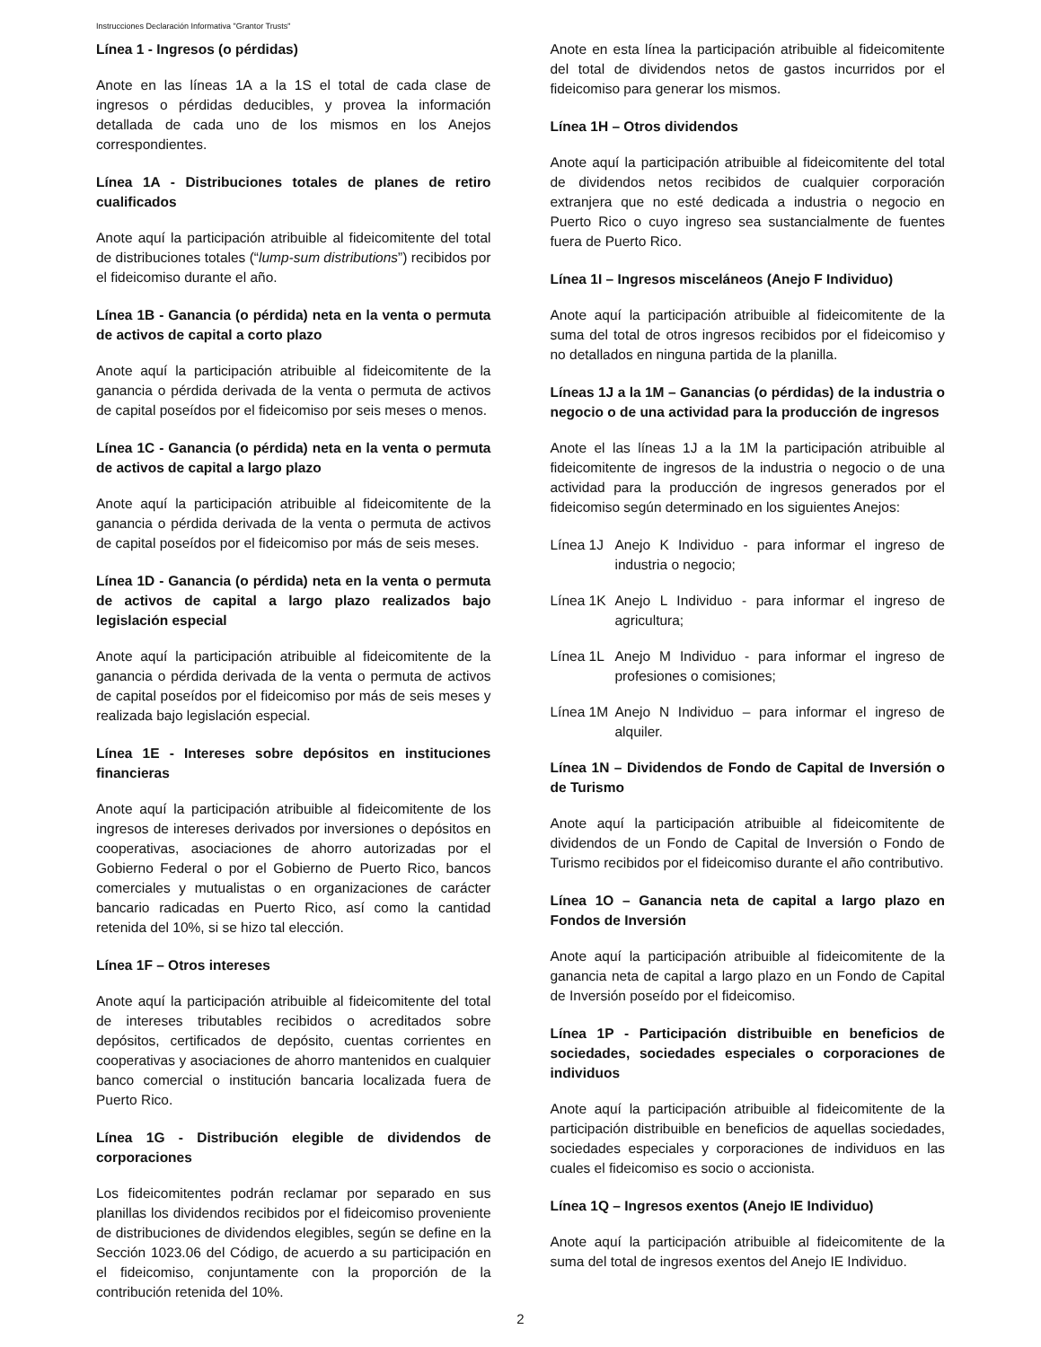Instrucciones Declaración Informativa "Grantor Trusts"
Línea 1 - Ingresos (o pérdidas)
Anote en las líneas 1A a la 1S el total de cada clase de ingresos o pérdidas deducibles, y provea la información detallada de cada uno de los mismos en los Anejos correspondientes.
Línea 1A - Distribuciones totales de planes de retiro cualificados
Anote aquí la participación atribuible al fideicomitente del total de distribuciones totales (“lump-sum distributions”) recibidos por el fideicomiso durante el año.
Línea 1B - Ganancia (o pérdida) neta en la venta o permuta de activos de capital a corto plazo
Anote aquí la participación atribuible al fideicomitente de la ganancia o pérdida derivada de la venta o permuta de activos de capital poseídos por el fideicomiso por seis meses o menos.
Línea 1C - Ganancia (o pérdida) neta en la venta o permuta de activos de capital a largo plazo
Anote aquí la participación atribuible al fideicomitente de la ganancia o pérdida derivada de la venta o permuta de activos de capital poseídos por el fideicomiso por más de seis meses.
Línea 1D - Ganancia (o pérdida) neta en la venta o permuta de activos de capital a largo plazo realizados bajo legislación especial
Anote aquí la participación atribuible al fideicomitente de la ganancia o pérdida derivada de la venta o permuta de activos de capital poseídos por el fideicomiso por más de seis meses y realizada bajo legislación especial.
Línea 1E - Intereses sobre depósitos en instituciones financieras
Anote aquí la participación atribuible al fideicomitente de los ingresos de intereses derivados por inversiones o depósitos en cooperativas, asociaciones de ahorro autorizadas por el Gobierno Federal o por el Gobierno de Puerto Rico, bancos comerciales y mutualistas o en organizaciones de carácter bancario radicadas en Puerto Rico, así como la cantidad retenida del 10%, si se hizo tal elección.
Línea 1F – Otros intereses
Anote aquí la participación atribuible al fideicomitente del total de intereses tributables recibidos o acreditados sobre depósitos, certificados de depósito, cuentas corrientes en cooperativas y asociaciones de ahorro mantenidos en cualquier banco comercial o institución bancaria localizada fuera de Puerto Rico.
Línea 1G - Distribución elegible de dividendos de corporaciones
Los fideicomitentes podrán reclamar por separado en sus planillas los dividendos recibidos por el fideicomiso proveniente de distribuciones de dividendos elegibles, según se define en la Sección 1023.06 del Código, de acuerdo a su participación en el fideicomiso, conjuntamente con la proporción de la contribución retenida del 10%.
Anote en esta línea la participación atribuible al fideicomitente del total de dividendos netos de gastos incurridos por el fideicomiso para generar los mismos.
Línea 1H – Otros dividendos
Anote aquí la participación atribuible al fideicomitente del total de dividendos netos recibidos de cualquier corporación extranjera que no esté dedicada a industria o negocio en Puerto Rico o cuyo ingreso sea sustancialmente de fuentes fuera de Puerto Rico.
Línea 1I – Ingresos misceláneos (Anejo F Individuo)
Anote aquí la participación atribuible al fideicomitente de la suma del total de otros ingresos recibidos por el fideicomiso y no detallados en ninguna partida de la planilla.
Líneas 1J a la 1M – Ganancias (o pérdidas) de la industria o negocio o de una actividad para la producción de ingresos
Anote el las líneas 1J a la 1M la participación atribuible al fideicomitente de ingresos de la industria o negocio o de una actividad para la producción de ingresos generados por el fideicomiso según determinado en los siguientes Anejos:
Línea 1J Anejo K Individuo - para informar el ingreso de industria o negocio;
Línea 1K Anejo L Individuo - para informar el ingreso de agricultura;
Línea 1L Anejo M Individuo - para informar el ingreso de profesiones o comisiones;
Línea 1M Anejo N Individuo – para informar el ingreso de alquiler.
Línea 1N – Dividendos de Fondo de Capital de Inversión o de Turismo
Anote aquí la participación atribuible al fideicomitente de dividendos de un Fondo de Capital de Inversión o Fondo de Turismo recibidos por el fideicomiso durante el año contributivo.
Línea 1O – Ganancia neta de capital a largo plazo en Fondos de Inversión
Anote aquí la participación atribuible al fideicomitente de la ganancia neta de capital a largo plazo en un Fondo de Capital de Inversión poseído por el fideicomiso.
Línea 1P - Participación distribuible en beneficios de sociedades, sociedades especiales o corporaciones de individuos
Anote aquí la participación atribuible al fideicomitente de la participación distribuible en beneficios de aquellas sociedades, sociedades especiales y corporaciones de individuos en las cuales el fideicomiso es socio o accionista.
Línea 1Q – Ingresos exentos (Anejo IE Individuo)
Anote aquí la participación atribuible al fideicomitente de la suma del total de ingresos exentos del Anejo IE Individuo.
2